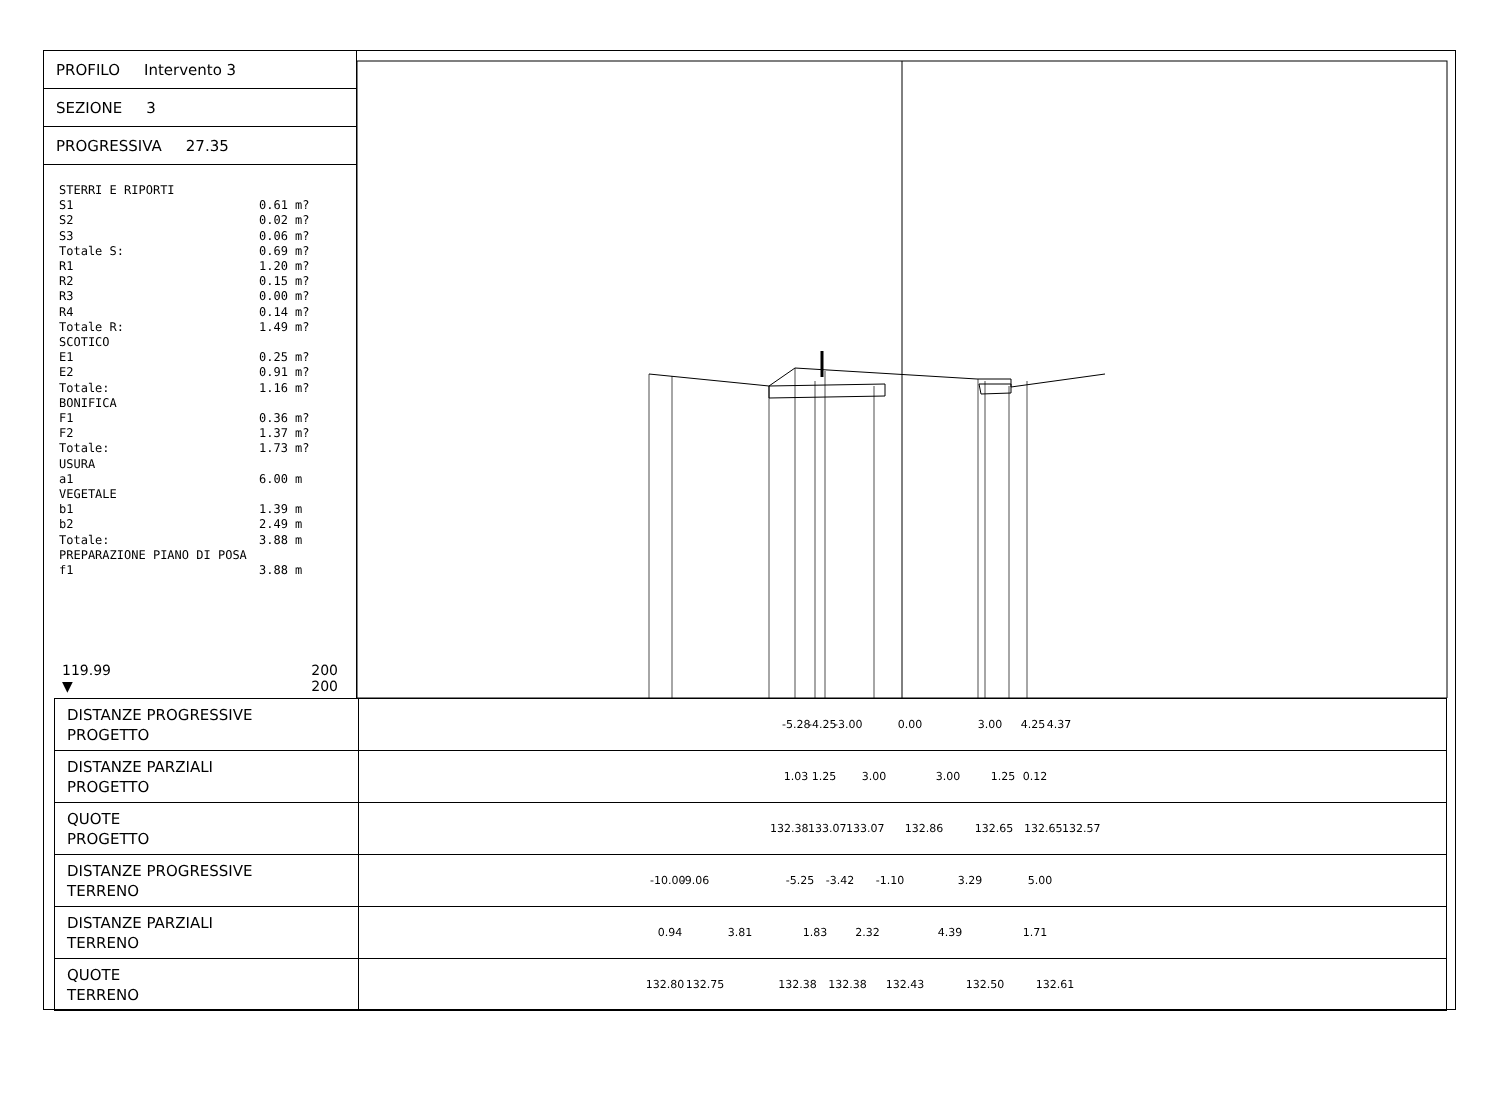PROFILO Intervento 3
SEZIONE 3
PROGRESSIVA 27.35
STERRI E RIPORTI
S1 0.61 m?
S2 0.02 m?
S3 0.06 m?
Totale S: 0.69 m?
R1 1.20 m?
R2 0.15 m?
R3 0.00 m?
R4 0.14 m?
Totale R: 1.49 m?
SCOTICO
E1 0.25 m?
E2 0.91 m?
Totale: 1.16 m?
BONIFICA
F1 0.36 m?
F2 1.37 m?
Totale: 1.73 m?
USURA
a1 6.00 m
VEGETALE
b1 1.39 m
b2 2.49 m
Totale: 3.88 m
PREPARAZIONE PIANO DI POSA
f1 3.88 m
119.99
▼ 200
200
| DISTANZE PROGRESSIVE PROGETTO | -5.28 -4.25 -3.00 0.00 3.00 4.25 4.37 |
| DISTANZE PARZIALI PROGETTO | 1.03 1.25 3.00 3.00 1.25 0.12 |
| QUOTE PROGETTO | 132.38 133.07 133.07 132.86 132.65 132.65 132.57 |
| DISTANZE PROGRESSIVE TERRENO | -10.00 -9.06 -5.25 -3.42 -1.10 3.29 5.00 |
| DISTANZE PARZIALI TERRENO | 0.94 3.81 1.83 2.32 4.39 1.71 |
| QUOTE TERRENO | 132.80 132.75 132.38 132.38 132.43 132.50 132.61 |